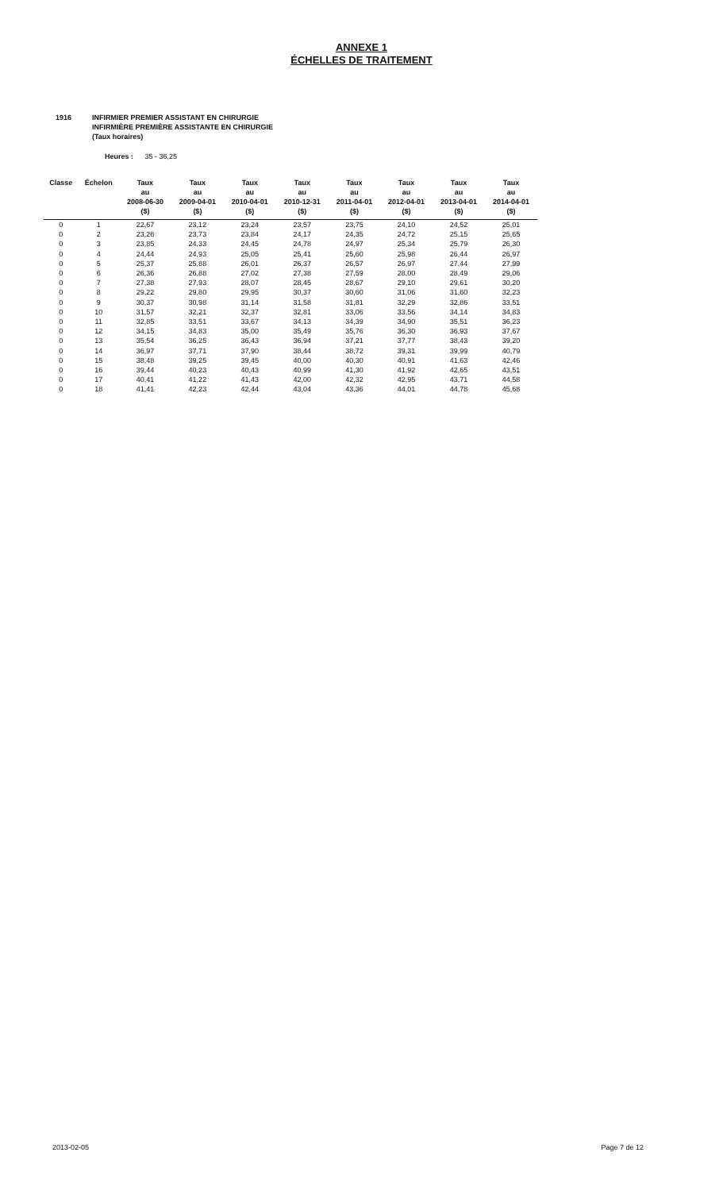ANNEXE 1
ÉCHELLES DE TRAITEMENT
1916 INFIRMIER PREMIER ASSISTANT EN CHIRURGIE
INFIRMIÈRE PREMIÈRE ASSISTANTE EN CHIRURGIE
(Taux horaires)
Heures : 35 - 36,25
| Classe | Échelon | Taux au 2008-06-30 ($) | Taux au 2009-04-01 ($) | Taux au 2010-04-01 ($) | Taux au 2010-12-31 ($) | Taux au 2011-04-01 ($) | Taux au 2012-04-01 ($) | Taux au 2013-04-01 ($) | Taux au 2014-04-01 ($) |
| --- | --- | --- | --- | --- | --- | --- | --- | --- | --- |
| 0 | 1 | 22,67 | 23,12 | 23,24 | 23,57 | 23,75 | 24,10 | 24,52 | 25,01 |
| 0 | 2 | 23,26 | 23,73 | 23,84 | 24,17 | 24,35 | 24,72 | 25,15 | 25,65 |
| 0 | 3 | 23,85 | 24,33 | 24,45 | 24,78 | 24,97 | 25,34 | 25,79 | 26,30 |
| 0 | 4 | 24,44 | 24,93 | 25,05 | 25,41 | 25,60 | 25,98 | 26,44 | 26,97 |
| 0 | 5 | 25,37 | 25,88 | 26,01 | 26,37 | 26,57 | 26,97 | 27,44 | 27,99 |
| 0 | 6 | 26,36 | 26,88 | 27,02 | 27,38 | 27,59 | 28,00 | 28,49 | 29,06 |
| 0 | 7 | 27,38 | 27,93 | 28,07 | 28,45 | 28,67 | 29,10 | 29,61 | 30,20 |
| 0 | 8 | 29,22 | 29,80 | 29,95 | 30,37 | 30,60 | 31,06 | 31,60 | 32,23 |
| 0 | 9 | 30,37 | 30,98 | 31,14 | 31,58 | 31,81 | 32,29 | 32,86 | 33,51 |
| 0 | 10 | 31,57 | 32,21 | 32,37 | 32,81 | 33,06 | 33,56 | 34,14 | 34,83 |
| 0 | 11 | 32,85 | 33,51 | 33,67 | 34,13 | 34,39 | 34,90 | 35,51 | 36,23 |
| 0 | 12 | 34,15 | 34,83 | 35,00 | 35,49 | 35,76 | 36,30 | 36,93 | 37,67 |
| 0 | 13 | 35,54 | 36,25 | 36,43 | 36,94 | 37,21 | 37,77 | 38,43 | 39,20 |
| 0 | 14 | 36,97 | 37,71 | 37,90 | 38,44 | 38,72 | 39,31 | 39,99 | 40,79 |
| 0 | 15 | 38,48 | 39,25 | 39,45 | 40,00 | 40,30 | 40,91 | 41,63 | 42,46 |
| 0 | 16 | 39,44 | 40,23 | 40,43 | 40,99 | 41,30 | 41,92 | 42,65 | 43,51 |
| 0 | 17 | 40,41 | 41,22 | 41,43 | 42,00 | 42,32 | 42,95 | 43,71 | 44,58 |
| 0 | 18 | 41,41 | 42,23 | 42,44 | 43,04 | 43,36 | 44,01 | 44,78 | 45,68 |
2013-02-05 Page 7 de 12